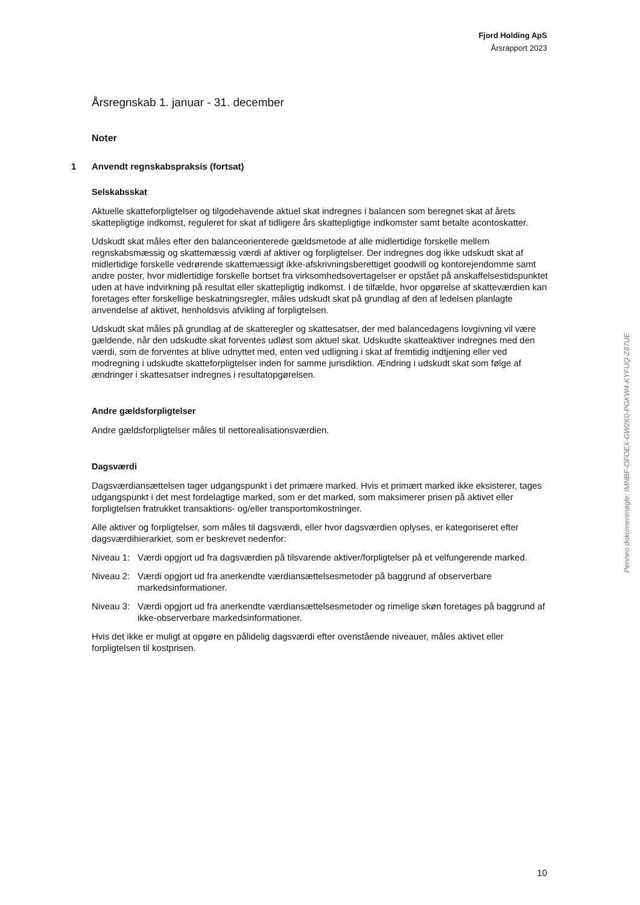Fjord Holding ApS
Årsrapport 2023
Årsregnskab 1. januar - 31. december
Noter
1 Anvendt regnskabspraksis (fortsat)
Selskabsskat
Aktuelle skatteforpligtelser og tilgodehavende aktuel skat indregnes i balancen som beregnet skat af årets skattepligtige indkomst, reguleret for skat af tidligere års skattepligtige indkomster samt betalte acontoskatter.
Udskudt skat måles efter den balanceorienterede gældsmetode af alle midlertidige forskelle mellem regnskabsmæssig og skattemæssig værdi af aktiver og forpligtelser. Der indregnes dog ikke udskudt skat af midlertidige forskelle vedrørende skattemæssigt ikke-afskrivningsberettiget goodwill og kontorejendomme samt andre poster, hvor midlertidige forskelle bortset fra virksomhedsovertagelser er opstået på anskaffelsestidspunktet uden at have indvirkning på resultat eller skattepligtig indkomst. I de tilfælde, hvor opgørelse af skatteværdien kan foretages efter forskellige beskatningsregler, måles udskudt skat på grundlag af den af ledelsen planlagte anvendelse af aktivet, henholdsvis afvikling af forpligtelsen.
Udskudt skat måles på grundlag af de skatteregler og skattesatser, der med balancedagens lovgivning vil være gældende, når den udskudte skat forventes udløst som aktuel skat. Udskudte skatteaktiver indregnes med den værdi, som de forventes at blive udnyttet med, enten ved udligning i skat af fremtidig indtjening eller ved modregning i udskudte skatteforpligtelser inden for samme jurisdiktion. Ændring i udskudt skat som følge af ændringer i skattesatser indregnes i resultatopgørelsen.
Andre gældsforpligtelser
Andre gældsforpligtelser måles til nettorealisationsværdien.
Dagsværdi
Dagsværdiansættelsen tager udgangspunkt i det primære marked. Hvis et primært marked ikke eksisterer, tages udgangspunkt i det mest fordelagtige marked, som er det marked, som maksimerer prisen på aktivet eller forpligtelsen fratrukket transaktions- og/eller transportomkostninger.
Alle aktiver og forpligtelser, som måles til dagsværdi, eller hvor dagsværdien oplyses, er kategoriseret efter dagsværdihierarkiet, som er beskrevet nedenfor:
Niveau 1:
Værdi opgjort ud fra dagsværdien på tilsvarende aktiver/forpligtelser på et velfungerende marked.
Niveau 2:
Værdi opgjort ud fra anerkendte værdiansættelsesmetoder på baggrund af observerbare markedsinformationer.
Niveau 3:
Værdi opgjort ud fra anerkendte værdiansættelsesmetoder og rimelige skøn foretages på baggrund af ikke-observerbare markedsinformationer.
Hvis det ikke er muligt at opgøre en pålidelig dagsværdi efter ovenstående niveauer, måles aktivet eller forpligtelsen til kostprisen.
Penneo dokumentnøgle: IMNBF-OFOEX-GW2K0-PGKW4-KYFUQ-Z87UE
10